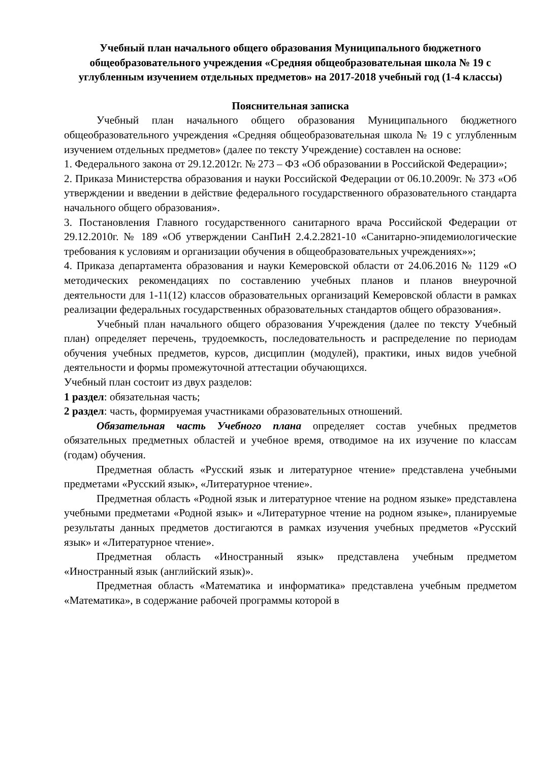Учебный план начального общего образования Муниципального бюджетного общеобразовательного учреждения «Средняя общеобразовательная школа № 19 с углубленным изучением отдельных предметов» на 2017-2018 учебный год (1-4 классы)
Пояснительная записка
Учебный план начального общего образования Муниципального бюджетного общеобразовательного учреждения «Средняя общеобразовательная школа № 19 с углубленным изучением отдельных предметов» (далее по тексту Учреждение) составлен на основе:
1. Федерального закона от 29.12.2012г. № 273 – ФЗ «Об образовании в Российской Федерации»;
2. Приказа Министерства образования и науки Российской Федерации от 06.10.2009г. № 373 «Об утверждении и введении в действие федерального государственного образовательного стандарта начального общего образования».
3. Постановления Главного государственного санитарного врача Российской Федерации от 29.12.2010г. № 189 «Об утверждении СанПиН 2.4.2.2821-10 «Санитарно-эпидемиологические требования к условиям и организации обучения в общеобразовательных учреждениях»»;
4. Приказа департамента образования и науки Кемеровской области от 24.06.2016 № 1129 «О методических рекомендациях по составлению учебных планов и планов внеурочной деятельности для 1-11(12) классов образовательных организаций Кемеровской области в рамках реализации федеральных государственных образовательных стандартов общего образования».
Учебный план начального общего образования Учреждения (далее по тексту Учебный план) определяет перечень, трудоемкость, последовательность и распределение по периодам обучения учебных предметов, курсов, дисциплин (модулей), практики, иных видов учебной деятельности и формы промежуточной аттестации обучающихся.
Учебный план состоит из двух разделов:
1 раздел: обязательная часть;
2 раздел: часть, формируемая участниками образовательных отношений.
Обязательная часть Учебного плана определяет состав учебных предметов обязательных предметных областей и учебное время, отводимое на их изучение по классам (годам) обучения.
Предметная область «Русский язык и литературное чтение» представлена учебными предметами «Русский язык», «Литературное чтение».
Предметная область «Родной язык и литературное чтение на родном языке» представлена учебными предметами «Родной язык» и «Литературное чтение на родном языке», планируемые результаты данных предметов достигаются в рамках изучения учебных предметов «Русский язык» и «Литературное чтение».
Предметная область «Иностранный язык» представлена учебным предметом «Иностранный язык (английский язык)».
Предметная область «Математика и информатика» представлена учебным предметом «Математика», в содержание рабочей программы которой в